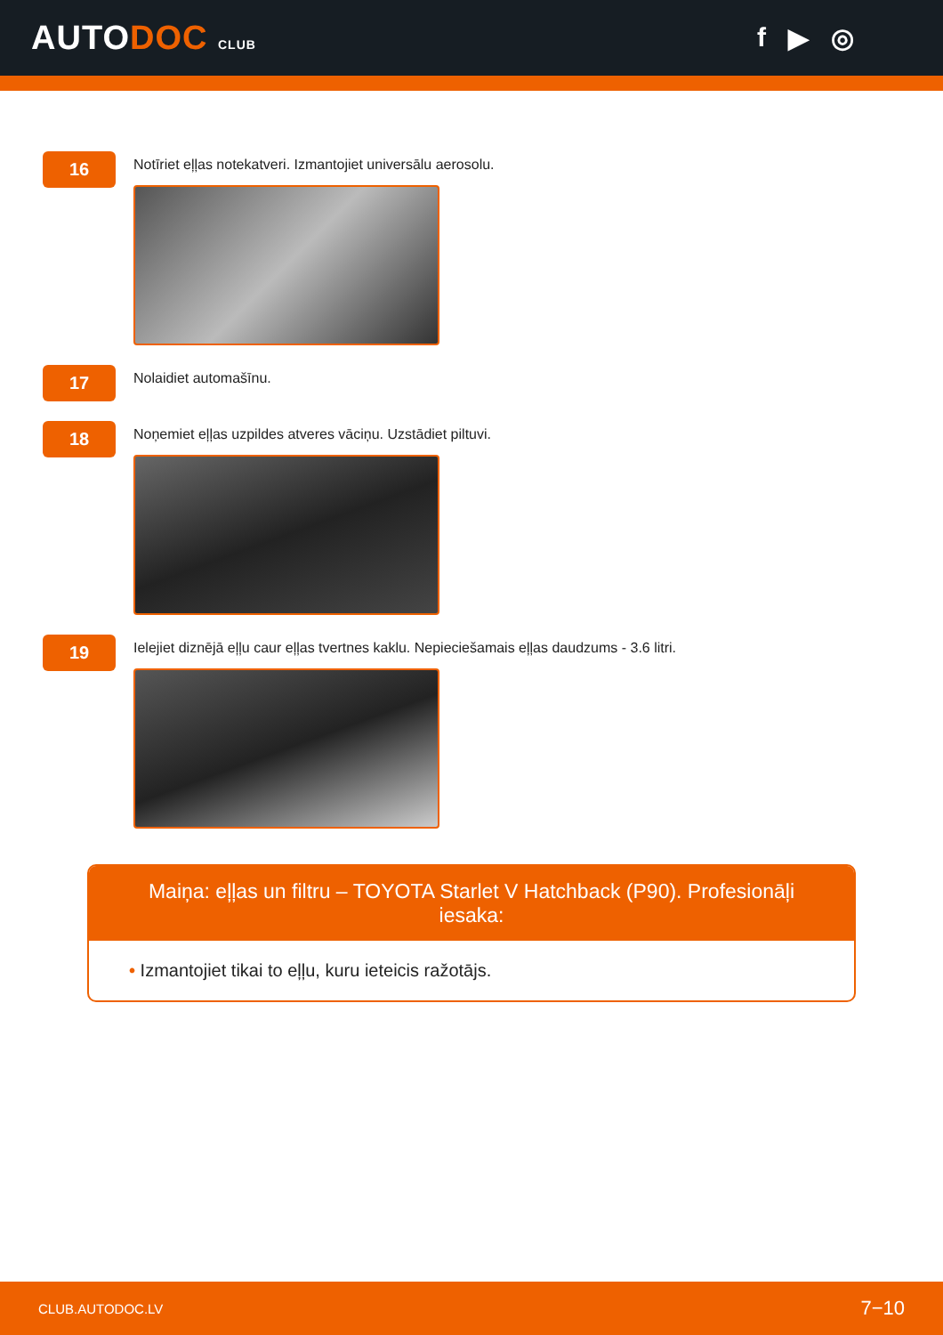AUTODOC CLUB
f ▶ ◎
16
Notīriet eļļas notekatveri. Izmantojiet universālu aerosolu.
17
Nolaidiet automašīnu.
18
Noņemiet eļļas uzpildes atveres vāciņu. Uzstādiet piltuvi.
19
Ielejiet diznējā eļļu caur eļļas tvertnes kaklu. Nepieciešamais eļļas daudzums - 3.6 litri.
Maiņa: eļļas un filtru – TOYOTA Starlet V Hatchback (P90). Profesionāļi iesaka:
• Izmantojiet tikai to eļļu, kuru ieteicis ražotājs.
CLUB.AUTODOC.LV 7−10